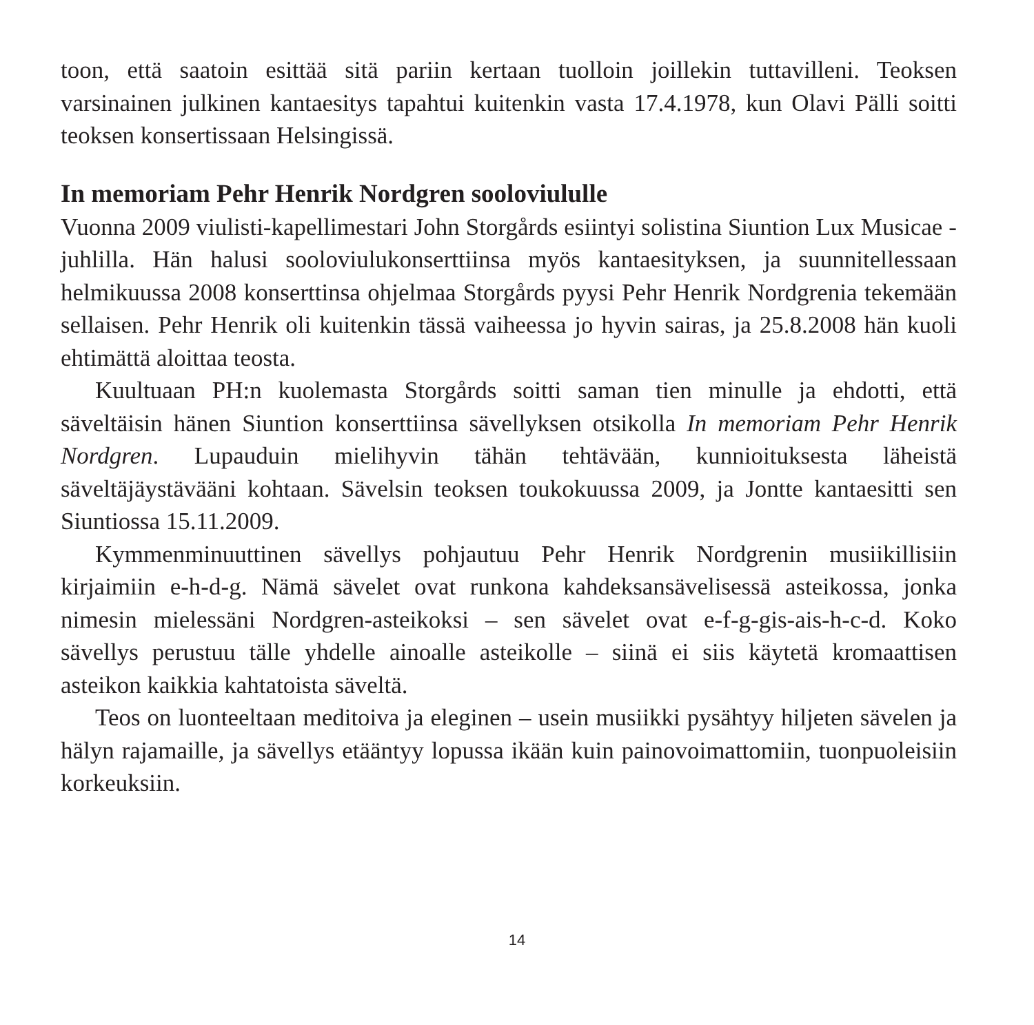toon, että saatoin esittää sitä pariin kertaan tuolloin joillekin tuttavilleni. Teoksen varsinainen julkinen kantaesitys tapahtui kuitenkin vasta 17.4.1978, kun Olavi Pälli soitti teoksen konsertissaan Helsingissä.
In memoriam Pehr Henrik Nordgren sooloviululle
Vuonna 2009 viulisti-kapellimestari John Storgårds esiintyi solistina Siuntion Lux Musicae -juhlilla. Hän halusi sooloviulukonserttiinsa myös kantaesityksen, ja suunnitellessaan helmikuussa 2008 konserttinsa ohjelmaa Storgårds pyysi Pehr Henrik Nordgrenia tekemään sellaisen. Pehr Henrik oli kuitenkin tässä vaiheessa jo hyvin sairas, ja 25.8.2008 hän kuoli ehtimättä aloittaa teosta.
Kuultuaan PH:n kuolemasta Storgårds soitti saman tien minulle ja ehdotti, että säveltäisin hänen Siuntion konserttiinsa sävellyksen otsikolla In memoriam Pehr Henrik Nordgren. Lupauduin mielihyvin tähän tehtävään, kunnioituksesta läheistä säveltäjäystävääni kohtaan. Sävelsin teoksen toukokuussa 2009, ja Jontte kantaesitti sen Siuntiossa 15.11.2009.
Kymmenminuuttinen sävellys pohjautuu Pehr Henrik Nordgrenin musiikillisiin kirjaimiin e-h-d-g. Nämä sävelet ovat runkona kahdeksansävelisessä asteikossa, jonka nimesin mielessäni Nordgren-asteikoksi – sen sävelet ovat e-f-g-gis-ais-h-c-d. Koko sävellys perustuu tälle yhdelle ainoalle asteikolle – siinä ei siis käytetä kromaattisen asteikon kaikkia kahtatoista säveltä.
Teos on luonteeltaan meditoiva ja eleginen – usein musiikki pysähtyy hiljeten sävelen ja hälyn rajamaille, ja sävellys etääntyy lopussa ikään kuin painovoimattomiin, tuonpuoleisiin korkeuksiin.
14